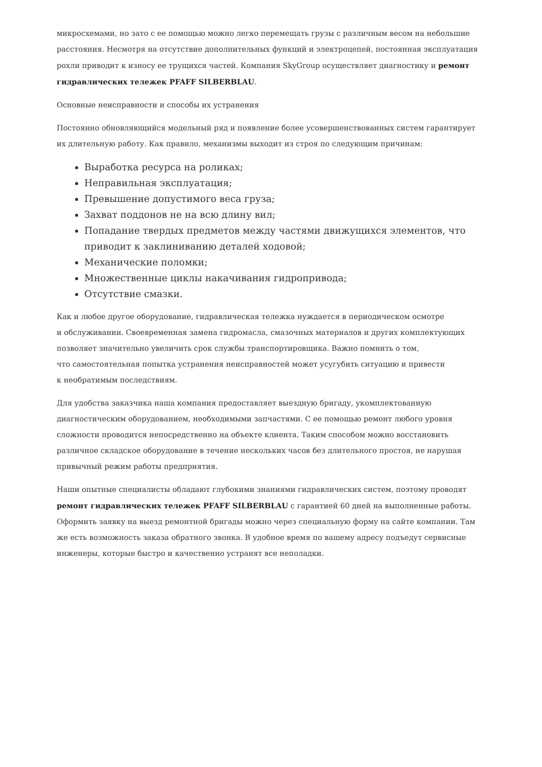микросхемами, но зато с ее помощью можно легко перемещать грузы с различным весом на небольшие расстояния. Несмотря на отсутствие дополнительных функций и электроцепей, постоянная эксплуатация рохли приводит к износу ее трущихся частей. Компания SkyGroup осуществляет диагностику и ремонт гидравлических тележек PFAFF SILBERBLAU.
Основные неисправности и способы их устранения
Постоянно обновляющийся модельный ряд и появление более усовершенствованных систем гарантирует их длительную работу. Как правило, механизмы выходит из строя по следующим причинам:
Выработка ресурса на роликах;
Неправильная эксплуатация;
Превышение допустимого веса груза;
Захват поддонов не на всю длину вил;
Попадание твердых предметов между частями движущихся элементов, что приводит к заклиниванию деталей ходовой;
Механические поломки;
Множественные циклы накачивания гидропривода;
Отсутствие смазки.
Как и любое другое оборудование, гидравлическая тележка нуждается в периодическом осмотре
и обслуживании. Своевременная замена гидромасла, смазочных материалов и других комплектующих позволяет значительно увеличить срок службы транспортировщика. Важно помнить о том,
что самостоятельная попытка устранения неисправностей может усугубить ситуацию и привести
к необратимым последствиям.
Для удобства заказчика наша компания предоставляет выездную бригаду, укомплектованную диагностическим оборудованием, необходимыми запчастями. С ее помощью ремонт любого уровня сложности проводится непосредственно на объекте клиента. Таким способом можно восстановить различное складское оборудование в течение нескольких часов без длительного простоя, не нарушая привычный режим работы предприятия.
Наши опытные специалисты обладают глубокими знаниями гидравлических систем, поэтому проводят ремонт гидравлических тележек PFAFF SILBERBLAU с гарантией 60 дней на выполненные работы. Оформить заявку на выезд ремонтной бригады можно через специальную форму на сайте компании. Там же есть возможность заказа обратного звонка. В удобное время по вашему адресу подъедут сервисные инженеры, которые быстро и качественно устранят все неполадки.